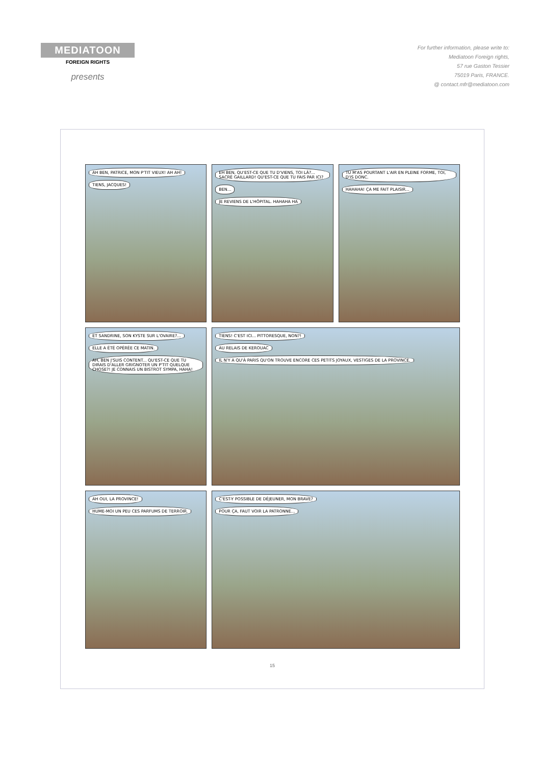MEDIATOON
FOREIGN RIGHTS
presents
For further information, please write to:
Mediatoon Foreign rights,
57 rue Gaston Tessier
75019 Paris, FRANCE.
@ contact.mfr@mediatoon.com
AH BEN, PATRICE, MON P'TIT VIEUX! AH AH!
TIENS, JACQUES!
EH BEN, QU'EST-CE QUE TU D'VIENS, TOI LÀ?... SACRÉ GAILLARD! QU'EST-CE QUE TU FAIS PAR ICI?
BEN...
JE REVIENS DE L'HÔPITAL. HAHAHA HA
TU M'AS POURTANT L'AIR EN PLEINE FORME, TOI, D'IS DONC.
HAHAHA! ÇA ME FAIT PLAISIR...
ET SANDRINE, SON KYSTE SUR L'OVAIRE?...
ELLE A ÉTÉ OPÉRÉE CE MATIN.
AH, BEN J'SUIS CONTENT... QU'EST-CE QUE TU DIRAIS D'ALLER GRIGNOTER UN P'TIT QUELQUE CHOSE?! JE CONNAIS UN BISTROT SYMPA, HAHA!
TIENS! C'EST ICI... PITTORESQUE, NON?!
AU RELAIS DE KEROUAC
IL N'Y A QU'À PARIS QU'ON TROUVE ENCORE CES PETITS JOYAUX, VESTIGES DE LA PROVINCE.
AH OUI, LA PROVINCE!
HUME-MOI UN PEU CES PARFUMS DE TERROIR.
C'EST-Y POSSIBLE DE DÉJEUNER, MON BRAVE?
POUR ÇA, FAUT VOIR LA PATRONNE...
15